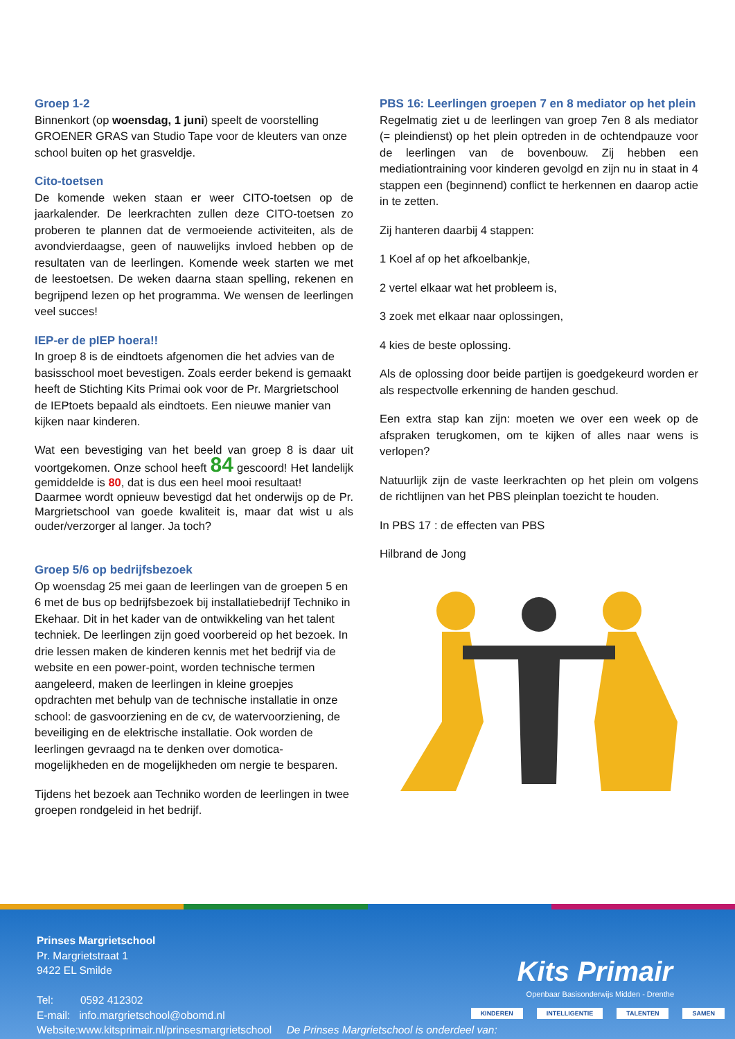Groep 1-2
Binnenkort (op woensdag, 1 juni) speelt de voorstelling GROENER GRAS van Studio Tape voor de kleuters van onze school buiten op het grasveldje.
Cito-toetsen
De komende weken staan er weer CITO-toetsen op de jaarkalender. De leerkrachten zullen deze CITO-toetsen zo proberen te plannen dat de vermoeiende activiteiten, als de avondvierdaagse, geen of nauwelijks invloed hebben op de resultaten van de leerlingen. Komende week starten we met de leestoetsen. De weken daarna staan spelling, rekenen en begrijpend lezen op het programma. We wensen de leerlingen veel succes!
IEP-er de pIEP hoera!!
In groep 8 is de eindtoets afgenomen die het advies van de basisschool moet bevestigen. Zoals eerder bekend is gemaakt heeft de Stichting Kits Primai ook voor de Pr. Margrietschool de IEPtoets bepaald als eindtoets. Een nieuwe manier van kijken naar kinderen.
Wat een bevestiging van het beeld van groep 8 is daar uit voortgekomen. Onze school heeft 84 gescoord! Het landelijk gemiddelde is 80, dat is dus een heel mooi resultaat!
Daarmee wordt opnieuw bevestigd dat het onderwijs op de Pr. Margrietschool van goede kwaliteit is, maar dat wist u als ouder/verzorger al langer. Ja toch?
Groep 5/6 op bedrijfsbezoek
Op woensdag 25 mei gaan de leerlingen van de groepen 5 en 6 met de bus op bedrijfsbezoek bij installatiebedrijf Techniko in Ekehaar. Dit in het kader van de ontwikkeling van het talent techniek. De leerlingen zijn goed voorbereid op het bezoek. In drie lessen maken de kinderen kennis met het bedrijf via de website en een power-point, worden technische termen aangeleerd, maken de leerlingen in kleine groepjes opdrachten met behulp van de technische installatie in onze school: de gasvoorziening en de cv, de watervoorziening, de beveiliging en de elektrische installatie. Ook worden de leerlingen gevraagd na te denken over domotica-mogelijkheden en de mogelijkheden om nergie te besparen.
Tijdens het bezoek aan Techniko worden de leerlingen in twee groepen rondgeleid in het bedrijf.
PBS 16: Leerlingen groepen 7 en 8 mediator op het plein
Regelmatig ziet u de leerlingen van groep 7en 8 als mediator (= pleindienst) op het plein optreden in de ochtendpauze voor de leerlingen van de bovenbouw. Zij hebben een mediationtraining voor kinderen gevolgd en zijn nu in staat in 4 stappen een (beginnend) conflict te herkennen en daarop actie in te zetten.
Zij hanteren daarbij 4 stappen:
1 Koel af op het afkoelbankje,
2 vertel elkaar wat het probleem is,
3 zoek met elkaar naar oplossingen,
4 kies de beste oplossing.
Als de oplossing door beide partijen is goedgekeurd worden er als respectvolle erkenning de handen geschud.
Een extra stap kan zijn: moeten we over een week op de afspraken terugkomen, om te kijken of alles naar wens is verlopen?
Natuurlijk zijn de vaste leerkrachten op het plein om volgens de richtlijnen van het PBS pleinplan toezicht te houden.
In PBS 17 : de effecten van PBS
Hilbrand de Jong
Prinses Margrietschool
Pr. Margrietstraat 1
9422 EL Smilde
Tel: 0592 412302
E-mail: info.margrietschool@obomd.nl
Website:www.kitsprimair.nl/prinsesmargrietschool De Prinses Margrietschool is onderdeel van:
Kits Primair
Openbaar Basisonderwijs Midden - Drenthe
KINDEREN INTELLIGENTIE TALENTEN SAMEN